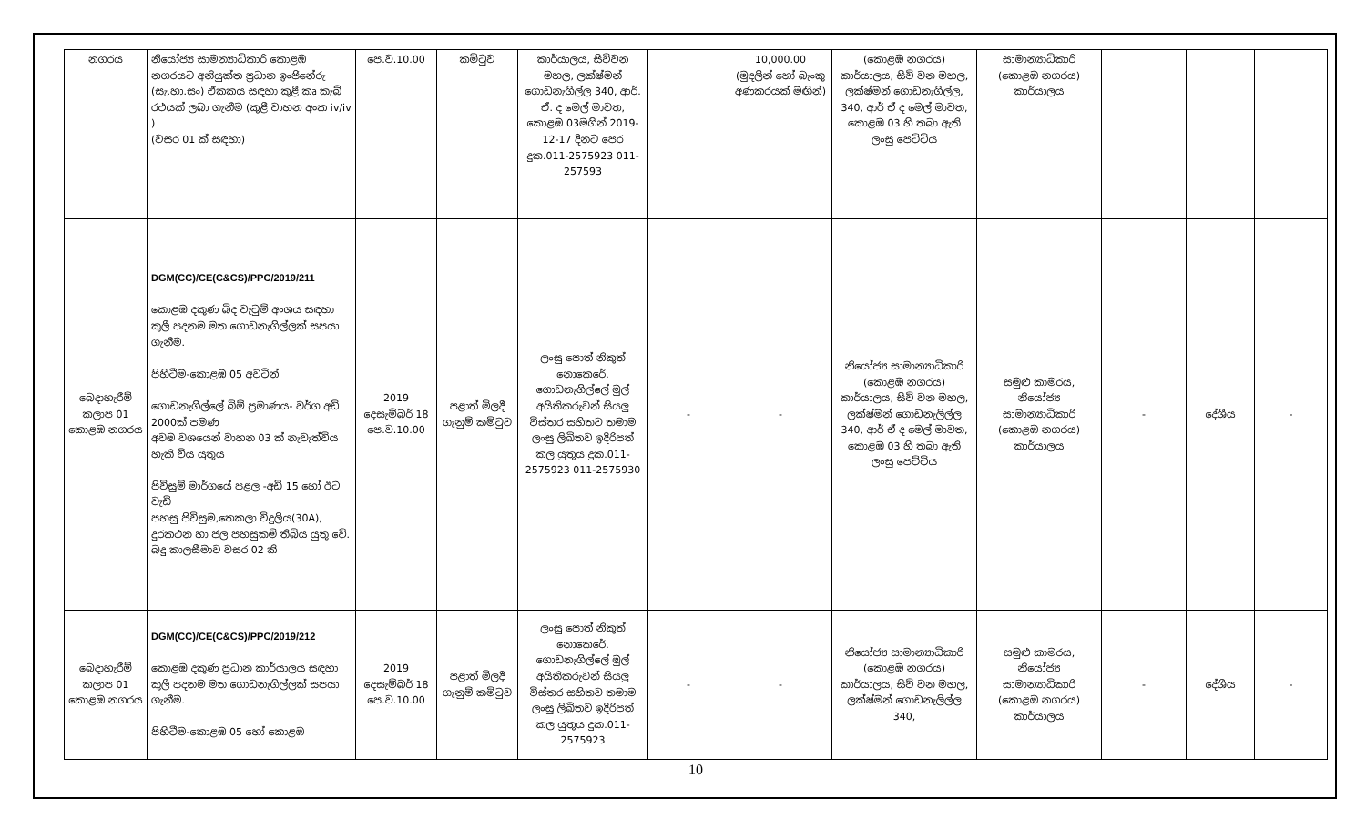| නගරය | නියෝජ්‍ය සාමන්‍යාධිකාරි කොළඹ නගරයට අනියුක්ත ප්‍රධාන ඉංජිනේරු (සැ.හා.සං) ඒකකය සඳහා කුළී කෘ කැබ් රථයක් ලබා ගැනීම (කුළී වාහන අංක iv/iv ) (වසර 01 ක් සඳහා) | පෙ.ව.10.00 | කමිටුව | කාර්යාලය, සිව්වන මහල, ලක්ෂ්මන් ගොඩනැගිල්ල 340, ආර්. ඒ. ද මෙල් මාවත, කොළඹ 03මගින් 2019- 12-17 දිනට පෙර දුක.011-2575923 011-257593 | | 10,000.00 (මුදලින් හෝ බැංකු අණකරයක් මඟින්) | (කොළඹ නගරය) කාර්යාලය, සිව් වන මහල, ලක්ෂ්මන් ගොඩනැගිල්ල, 340, ආර් ඒ ද මෙල් මාවත, කොළඹ 03 හි තබා ඇති ලංසු පෙට්ටිය | සාමාන්‍යාධිකාරි (කොළඹ නගරය) කාර්යාලය | | | |
| බෙදාහැරීම් කලාප 01 කොළඹ නගරය | DGM(CC)/CE(C&CS)/PPC/2019/211 කොළඹ දකුණ බිද වැටුම් අංශය සඳහා කුලී පදනම මත ගොඩනැගිල්ලක් සපයා ගැනීම. පිහිටීම-කොළඹ 05 අවටින් ගොඩනැගිල්ලේ බිම් ප්‍රමාණය- වර්ග අඩි 2000ක් පමණ අවම වශයෙන් වාහන 03 ක් නැවැත්විය හැකි විය යුතුය පිවිසුම් මාර්ගයේ පළල -අඩි 15 හෝ ඊට වැඩි පහසු පිවිසුම,තෙකලා විදුලිය(30A), දුරකථන හා ජල පහසුකම් තිබිය යුතු වේ. බදු කාලසීමාව වසර 02 කි | 2019 දෙසැම්බර් 18 පෙ.ව.10.00 | පළාත් මිලදී ගැනුම් කමිටුව | ලංසු පොත් නිකුත් නොකෙරේ. ගොඩනැගිල්ලේ මුල් අයිතිකරුවන් සියලු විස්තර සහිතව තමාම ලංසු ලිඛිතව ඉදිරිපත් කල යුතුය දුක.011-2575923 011-2575930 | - | - | නියෝජ්‍ය සාමාන්‍යාධිකාරි (කොළඹ නගරය) කාර්යාලය, සිව් වන මහල, ලක්ෂ්මන් ගොඩනැලිල්ල 340, ආර් ඒ ද මෙල් මාවත, කොළඹ 03 හි තබා ඇති ලංසු පෙට්ටිය | සමුළු කාමරය, නියෝජ්‍ය සාමාන්‍යාධිකාරි (කොළඹ නගරය) කාර්යාලය | - | දේශීය | - |
| බෙදාහැරීම් කලාප 01 කොළඹ නගරය | DGM(CC)/CE(C&CS)/PPC/2019/212 කොළඹ දකුණ ප්‍රධාන කාර්යාලය සඳහා කුලී පදනම මත ගොඩනැගිල්ලක් සපයා ගැනීම. පිහිටීම-කොළඹ 05 හෝ කොළඹ | 2019 දෙසැම්බර් 18 පෙ.ව.10.00 | පළාත් මිලදී ගැනුම් කමිටුව | ලංසු පොත් නිකුත් නොකෙරේ. ගොඩනැගිල්ලේ මුල් අයිතිකරුවන් සියලු විස්තර සහිතව තමාම ලංසු ලිඛිතව ඉදිරිපත් කල යුතුය දුක.011-2575923 | - | - | නියෝජ්‍ය සාමාන්‍යාධිකාරි (කොළඹ නගරය) කාර්යාලය, සිව් වන මහල, ලක්ෂ්මන් ගොඩනැලිල්ල 340, | සමුළු කාමරය, නියෝජ්‍ය සාමාන්‍යාධිකාරි (කොළඹ නගරය) කාර්යාලය | - | දේශීය | - |
10